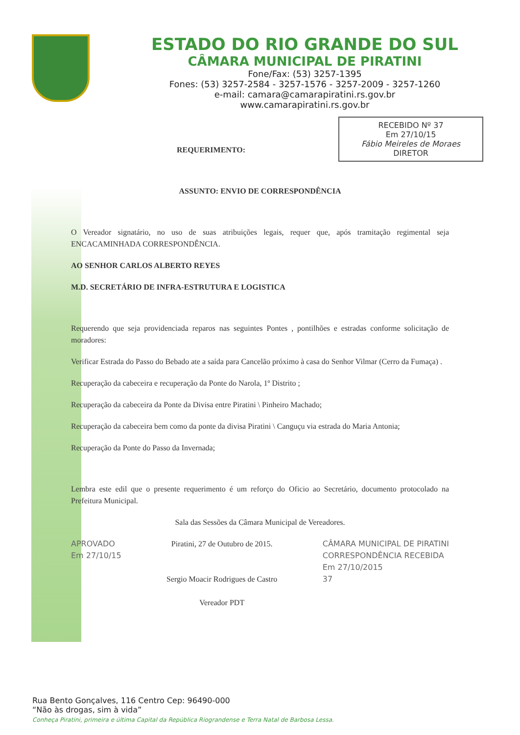ESTADO DO RIO GRANDE DO SUL
CÂMARA MUNICIPAL DE PIRATINI
Fone/Fax: (53) 3257-1395
Fones: (53) 3257-2584 - 3257-1576 - 3257-2009 - 3257-1260
e-mail: camara@camarapiratini.rs.gov.br
www.camarapiratini.rs.gov.br
RECEBIDO Nº 37
Em 27/10/15
Fábio Meireles de Moraes
DIRETOR
REQUERIMENTO:
ASSUNTO: ENVIO DE CORRESPONDÊNCIA
O Vereador signatário, no uso de suas atribuições legais, requer que, após tramitação regimental seja ENCACAMINHADA CORRESPONDÊNCIA.
AO SENHOR CARLOS ALBERTO REYES
M.D. SECRETÁRIO DE INFRA-ESTRUTURA E LOGISTICA
Requerendo que seja providenciada reparos nas seguintes Pontes , pontilhões e estradas conforme solicitação de moradores:
Verificar Estrada do Passo do Bebado ate a saída para Cancelão próximo à casa do Senhor Vilmar (Cerro da Fumaça) .
Recuperação da cabeceira e recuperação da Ponte do Narola, 1º Distrito ;
Recuperação da cabeceira da Ponte da Divisa entre Piratini \ Pinheiro Machado;
Recuperação da cabeceira bem como da ponte da divisa Piratini \ Canguçu via estrada do Maria Antonia;
Recuperação da Ponte do Passo da Invernada;
Lembra este edil que o presente requerimento é um reforço do Oficio ao Secretário, documento protocolado na Prefeitura Municipal.
Sala das Sessões da Câmara Municipal de Vereadores.
APROVADO
Em 27/10/15
Piratini, 27 de Outubro de 2015.
Sergio Moacir Rodrigues de Castro
Vereador PDT
CÂMARA MUNICIPAL DE PIRATINI
CORRESPONDÊNCIA RECEBIDA
Em 27/10/2015
37
Rua Bento Gonçalves, 116 Centro Cep: 96490-000
“Não às drogas, sim à vida”
Conheça Piratini, primeira e última Capital da República Riograndense e Terra Natal de Barbosa Lessa.